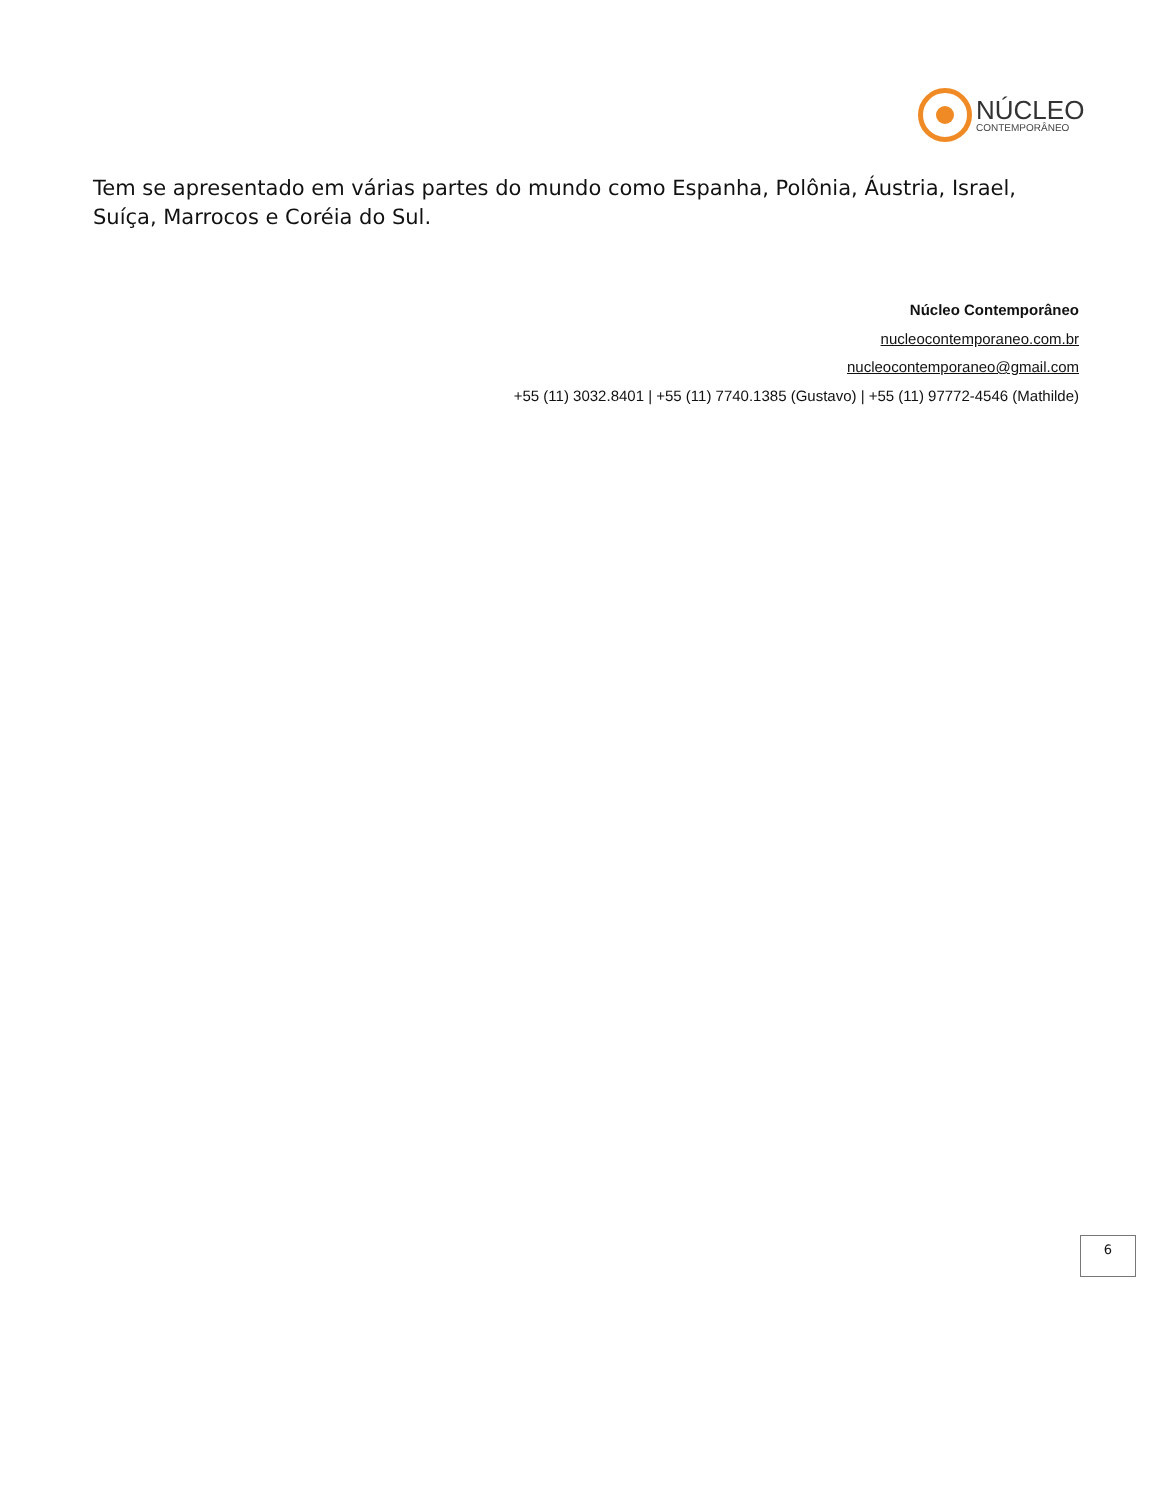NÚCLEO
CONTEMPORÂNEO
Tem se apresentado em várias partes do mundo como Espanha, Polônia, Áustria, Israel, Suíça, Marrocos e Coréia do Sul.
Núcleo Contemporâneo
nucleocontemporaneo.com.br
nucleocontemporaneo@gmail.com
+55 (11) 3032.8401 | +55 (11) 7740.1385 (Gustavo) | +55 (11) 97772-4546 (Mathilde)
6